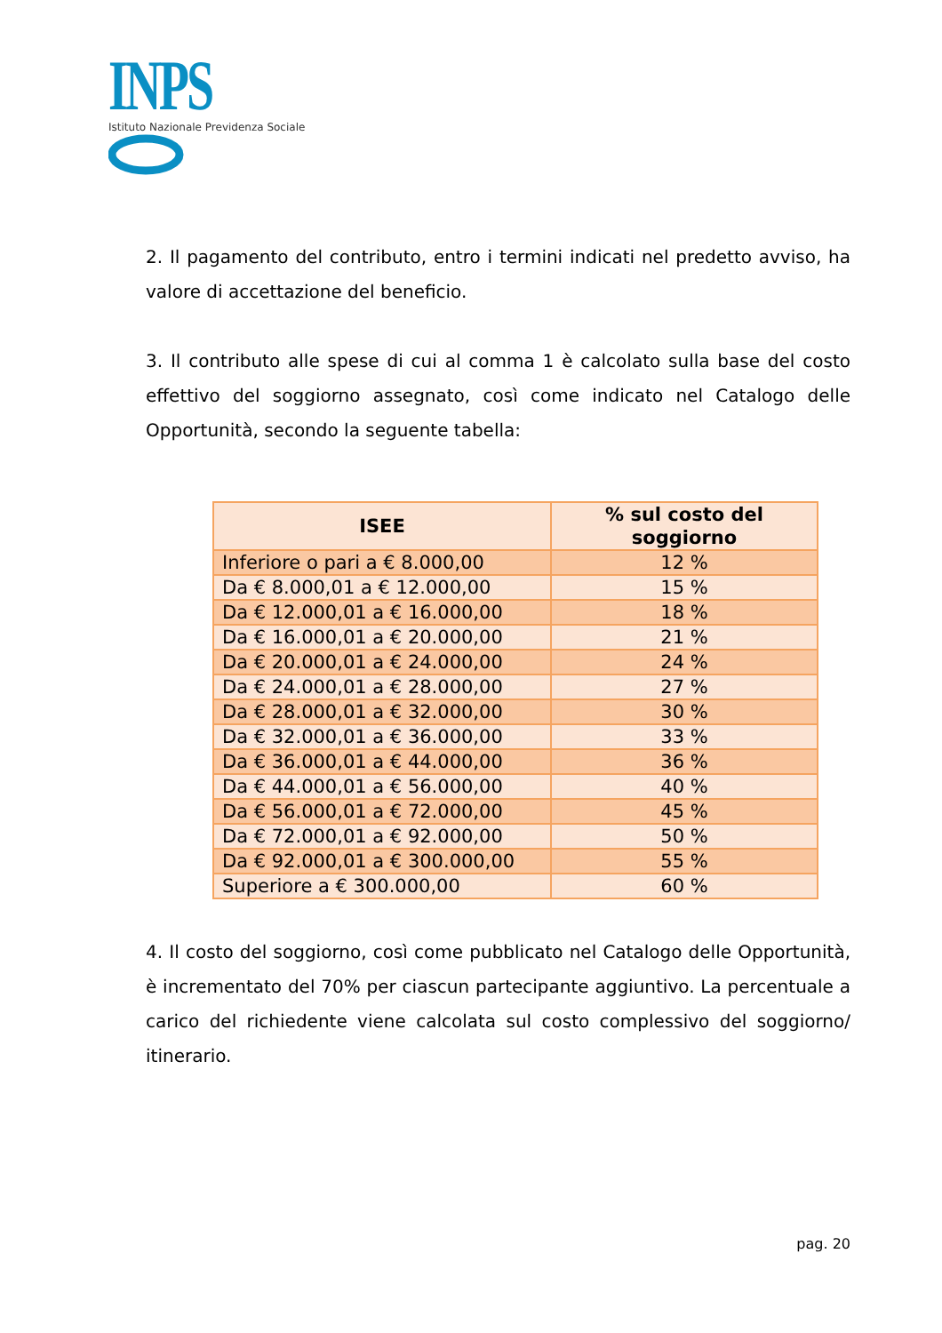INPS
Istituto Nazionale Previdenza Sociale
2. Il pagamento del contributo, entro i termini indicati nel predetto avviso, ha valore di accettazione del beneficio.
3. Il contributo alle spese di cui al comma 1 è calcolato sulla base del costo effettivo del soggiorno assegnato, così come indicato nel Catalogo delle Opportunità, secondo la seguente tabella:
| ISEE | % sul costo del soggiorno |
| --- | --- |
| Inferiore o pari a € 8.000,00 | 12 % |
| Da € 8.000,01 a € 12.000,00 | 15 % |
| Da € 12.000,01 a € 16.000,00 | 18 % |
| Da € 16.000,01 a € 20.000,00 | 21 % |
| Da € 20.000,01 a € 24.000,00 | 24 % |
| Da € 24.000,01 a € 28.000,00 | 27 % |
| Da € 28.000,01 a € 32.000,00 | 30 % |
| Da € 32.000,01 a € 36.000,00 | 33 % |
| Da € 36.000,01 a € 44.000,00 | 36 % |
| Da € 44.000,01 a € 56.000,00 | 40 % |
| Da € 56.000,01 a € 72.000,00 | 45 % |
| Da € 72.000,01 a € 92.000,00 | 50 % |
| Da € 92.000,01 a € 300.000,00 | 55 % |
| Superiore a € 300.000,00 | 60 % |
4. Il costo del soggiorno, così come pubblicato nel Catalogo delle Opportunità, è incrementato del 70% per ciascun partecipante aggiuntivo. La percentuale a carico del richiedente viene calcolata sul costo complessivo del soggiorno/ itinerario.
pag. 20